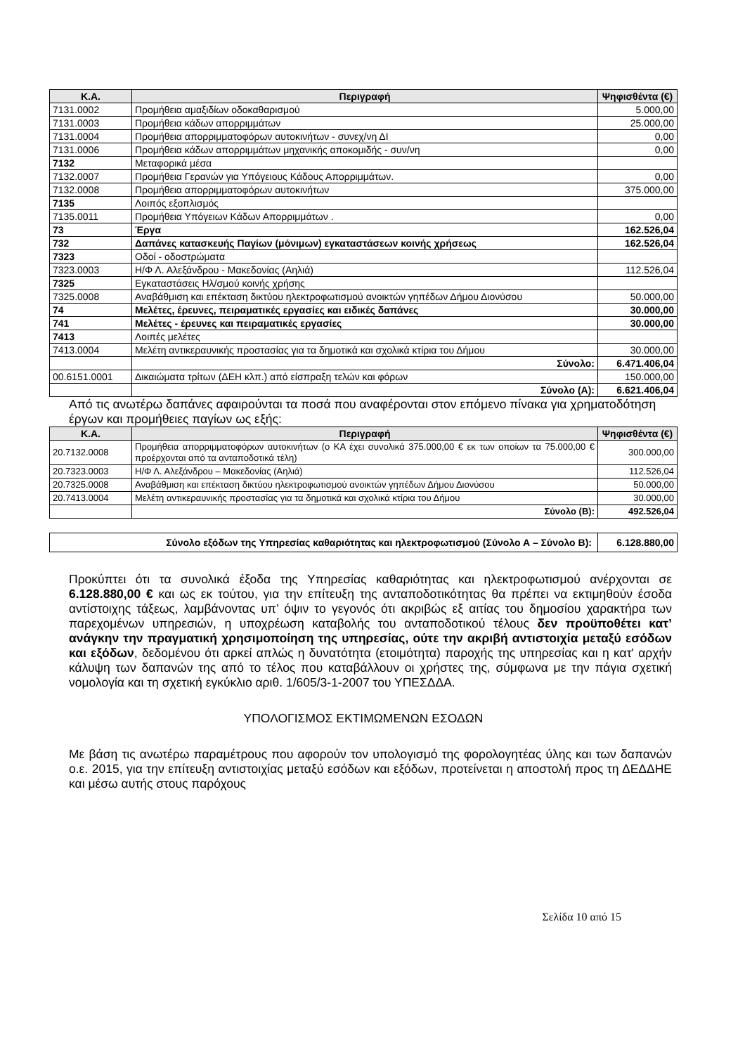| Κ.Α. | Περιγραφή | Ψηφισθέντα (€) |
| --- | --- | --- |
| 7131.0002 | Προμήθεια αμαξιδίων οδοκαθαρισμού | 5.000,00 |
| 7131.0003 | Προμήθεια κάδων απορριμμάτων | 25.000,00 |
| 7131.0004 | Προμήθεια απορριμματοφόρων αυτοκινήτων - συνεχ/νη ΔΙ | 0,00 |
| 7131.0006 | Προμήθεια κάδων απορριμμάτων μηχανικής αποκομιδής - συν/νη | 0,00 |
| 7132 | Μεταφορικά μέσα | |
| 7132.0007 | Προμήθεια Γερανών για Υπόγειους Κάδους Απορριμμάτων. | 0,00 |
| 7132.0008 | Προμήθεια απορριμματοφόρων αυτοκινήτων | 375.000,00 |
| 7135 | Λοιπός εξοπλισμός | |
| 7135.0011 | Προμήθεια Υπόγειων Κάδων Απορριμμάτων . | 0,00 |
| 73 | Έργα | 162.526,04 |
| 732 | Δαπάνες κατασκευής Παγίων (μόνιμων) εγκαταστάσεων κοινής χρήσεως | 162.526,04 |
| 7323 | Οδοί - οδοστρώματα | |
| 7323.0003 | Η/Φ Λ. Αλεξάνδρου - Μακεδονίας (Αηλιά) | 112.526,04 |
| 7325 | Εγκαταστάσεις Ηλ/σμού κοινής χρήσης | |
| 7325.0008 | Αναβάθμιση και επέκταση δικτύου ηλεκτροφωτισμού ανοικτών γηπέδων Δήμου Διονύσου | 50.000,00 |
| 74 | Μελέτες, έρευνες, πειραματικές εργασίες και ειδικές δαπάνες | 30.000,00 |
| 741 | Μελέτες - έρευνες και πειραματικές εργασίες | 30.000,00 |
| 7413 | Λοιπές μελέτες | |
| 7413.0004 | Μελέτη αντικεραυνικής προστασίας για τα δημοτικά και σχολικά κτίρια του Δήμου | 30.000,00 |
| | Σύνολο: | 6.471.406,04 |
| 00.6151.0001 | Δικαιώματα τρίτων (ΔΕΗ κλπ.) από είσπραξη τελών και φόρων | 150.000,00 |
| | Σύνολο (Α): | 6.621.406,04 |
Από τις ανωτέρω δαπάνες αφαιρούνται τα ποσά που αναφέρονται στον επόμενο πίνακα για χρηματοδότηση έργων και προμήθειες παγίων ως εξής:
| Κ.Α. | Περιγραφή | Ψηφισθέντα (€) |
| --- | --- | --- |
| 20.7132.0008 | Προμήθεια απορριμματοφόρων αυτοκινήτων (ο ΚΑ έχει συνολικά 375.000,00 € εκ των οποίων τα 75.000,00 € προέρχονται από τα ανταποδοτικά τέλη) | 300.000,00 |
| 20.7323.0003 | Η/Φ Λ. Αλεξάνδρου – Μακεδονίας (Αηλιά) | 112.526,04 |
| 20.7325.0008 | Αναβάθμιση και επέκταση δικτύου ηλεκτροφωτισμού ανοικτών γηπέδων Δήμου Διονύσου | 50.000,00 |
| 20.7413.0004 | Μελέτη αντικεραυνικής προστασίας για τα δημοτικά και σχολικά κτίρια του Δήμου | 30.000,00 |
| | Σύνολο (Β): | 492.526,04 |
| Σύνολο εξόδων της Υπηρεσίας καθαριότητας και ηλεκτροφωτισμού (Σύνολο Α – Σύνολο Β): | 6.128.880,00 |
Προκύπτει ότι τα συνολικά έξοδα της Υπηρεσίας καθαριότητας και ηλεκτροφωτισμού ανέρχονται σε 6.128.880,00 € και ως εκ τούτου, για την επίτευξη της ανταποδοτικότητας θα πρέπει να εκτιμηθούν έσοδα αντίστοιχης τάξεως, λαμβάνοντας υπ’ όψιν το γεγονός ότι ακριβώς εξ αιτίας του δημοσίου χαρακτήρα των παρεχομένων υπηρεσιών, η υποχρέωση καταβολής του ανταποδοτικού τέλους δεν προϋποθέτει κατ’ ανάγκην την πραγματική χρησιμοποίηση της υπηρεσίας, ούτε την ακριβή αντιστοιχία μεταξύ εσόδων και εξόδων, δεδομένου ότι αρκεί απλώς η δυνατότητα (ετοιμότητα) παροχής της υπηρεσίας και η κατ' αρχήν κάλυψη των δαπανών της από το τέλος που καταβάλλουν οι χρήστες της, σύμφωνα με την πάγια σχετική νομολογία και τη σχετική εγκύκλιο αριθ. 1/605/3-1-2007 του ΥΠΕΣΔΔΑ.
ΥΠΟΛΟΓΙΣΜΟΣ ΕΚΤΙΜΩΜΕΝΩΝ ΕΣΟΔΩΝ
Με βάση τις ανωτέρω παραμέτρους που αφορούν τον υπολογισμό της φορολογητέας ύλης και των δαπανών ο.ε. 2015, για την επίτευξη αντιστοιχίας μεταξύ εσόδων και εξόδων, προτείνεται η αποστολή προς τη ΔΕΔΔΗΕ και μέσω αυτής στους παρόχους
Σελίδα 10 από 15